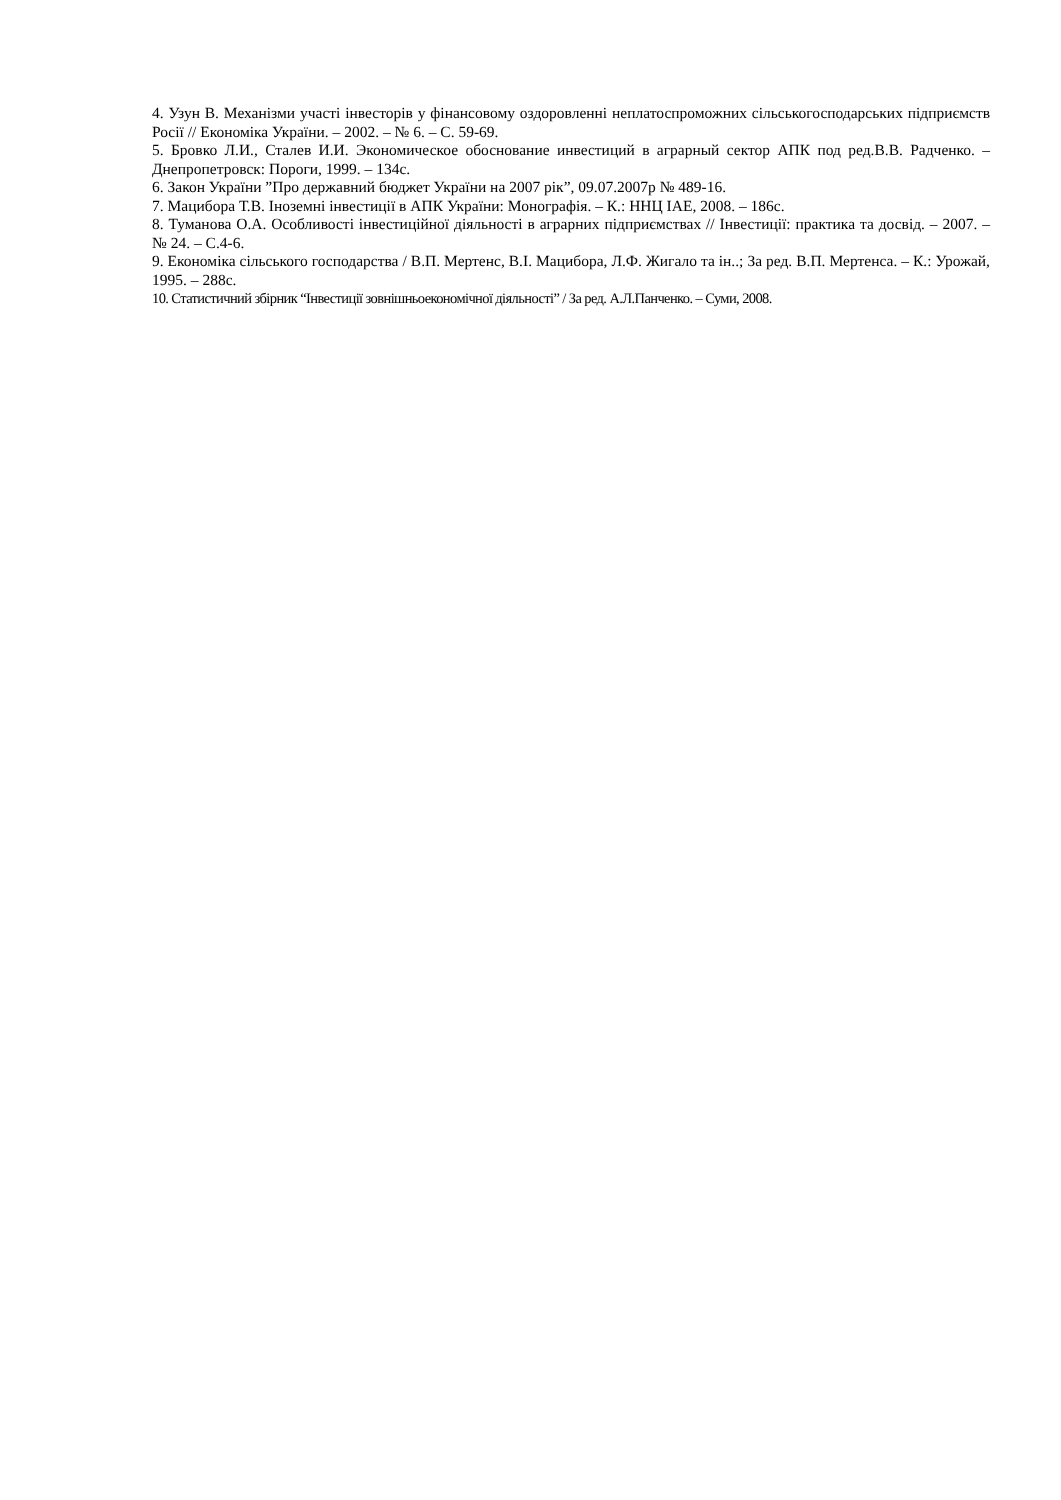4. Узун В. Механізми участі інвесторів у фінансовому оздоровленні неплатоспроможних сільськогосподарських підприємств Росії // Економіка України. – 2002. – № 6. – С. 59-69.
5. Бровко Л.И., Сталев И.И. Экономическое обоснование инвестиций в аграрный сектор АПК под ред.В.В. Радченко. – Днепропетровск: Пороги, 1999. – 134с.
6. Закон України ”Про державний бюджет України на 2007 рік”, 09.07.2007р № 489-16.
7. Мацибора Т.В. Іноземні інвестиції в АПК України: Монографія. – К.: ННЦ ІАЕ, 2008. – 186с.
8. Туманова О.А. Особливості інвестиційної діяльності в аграрних підприємствах // Інвестиції: практика та досвід. – 2007. – № 24. – С.4-6.
9. Економіка сільського господарства / В.П. Мертенс, В.І. Мацибора, Л.Ф. Жигало та ін..; За ред. В.П. Мертенса. – К.: Урожай, 1995. – 288с.
10. Статистичний збірник “Інвестиції зовнішньоекономічної діяльності” / За ред. А.Л.Панченко. – Суми, 2008.